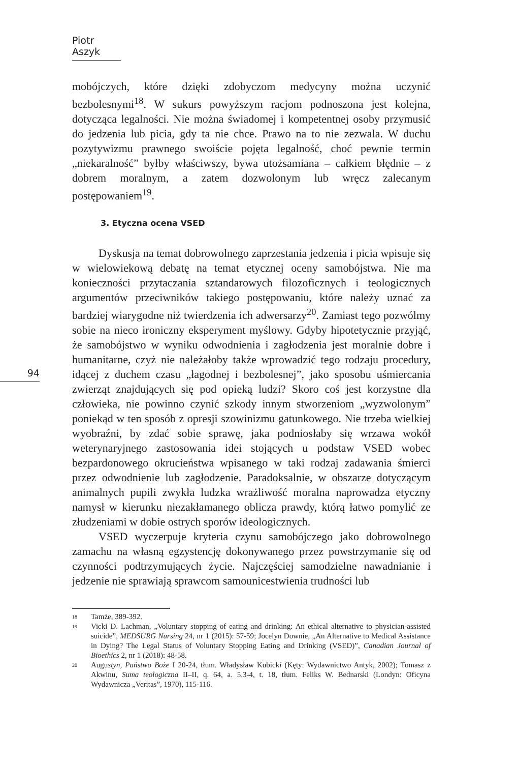Piotr Aszyk
94
mobójczych, które dzięki zdobyczom medycyny można uczynić bezbolesnymi<sup>18</sup>. W sukurs powyższym racjom podnoszona jest kolejna, dotycząca legalności. Nie można świadomej i kompetentnej osoby przymusić do jedzenia lub picia, gdy ta nie chce. Prawo na to nie zezwala. W duchu pozytywizmu prawnego swoiście pojęta legalność, choć pewnie termin „niekaralność” byłby właściwszy, bywa utożsamiana – całkiem błędnie – z dobrem moralnym, a zatem dozwolonym lub wręcz zalecanym postępowaniem<sup>19</sup>.
3. Etyczna ocena VSED
Dyskusja na temat dobrowolnego zaprzestania jedzenia i picia wpisuje się w wielowiekową debatę na temat etycznej oceny samobójstwa. Nie ma konieczności przytaczania sztandarowych filozoficznych i teologicznych argumentów przeciwników takiego postępowaniu, które należy uznać za bardziej wiarygodne niż twierdzenia ich adwersarzy<sup>20</sup>. Zamiast tego pozwólmy sobie na nieco ironiczny eksperyment myślowy. Gdyby hipotetycznie przyjąć, że samobójstwo w wyniku odwodnienia i zagłodzenia jest moralnie dobre i humanitarne, czyż nie należałoby także wprowadzić tego rodzaju procedury, idącej z duchem czasu „łagodnej i bezbolesnej”, jako sposobu uśmiercania zwierząt znajdujących się pod opieką ludzi? Skoro coś jest korzystne dla człowieka, nie powinno czynić szkody innym stworzeniom „wyzwolonym” poniekąd w ten sposób z opresji szowinizmu gatunkowego. Nie trzeba wielkiej wyobraźni, by zdać sobie sprawę, jaka podniosłaby się wrzawa wokół weterynaryjnego zastosowania idei stojących u podstaw VSED wobec bezpardonowego okrucieństwa wpisanego w taki rodzaj zadawania śmierci przez odwodnienie lub zagłodzenie. Paradoksalnie, w obszarze dotyczącym animalnych pupili zwykła ludzka wrażliwość moralna naprowadza etyczny namysł w kierunku niezakłamanego oblicza prawdy, którą łatwo pomylić ze złudzeniami w dobie ostrych sporów ideologicznych.
VSED wyczerpuje kryteria czynu samobójczego jako dobrowolnego zamachu na własną egzystencję dokonywanego przez powstrzymanie się od czynności podtrzymujących życie. Najczęściej samodzielne nawadnianie i jedzenie nie sprawiają sprawcom samounicestwienia trudności lub
18 Tamże, 389-392.
19 Vicki D. Lachman, „Voluntary stopping of eating and drinking: An ethical alternative to physician-assisted suicide”, MEDSURG Nursing 24, nr 1 (2015): 57-59; Jocelyn Downie, „An Alternative to Medical Assistance in Dying? The Legal Status of Voluntary Stopping Eating and Drinking (VSED)”, Canadian Journal of Bioethics 2, nr 1 (2018): 48-58.
20 Augustyn, Państwo Boże I 20-24, tłum. Władysław Kubicki (Kęty: Wydawnictwo Antyk, 2002); Tomasz z Akwinu, Suma teologiczna II–II, q. 64, a. 5.3-4, t. 18, tłum. Feliks W. Bednarski (Londyn: Oficyna Wydawnicza „Veritas”, 1970), 115-116.